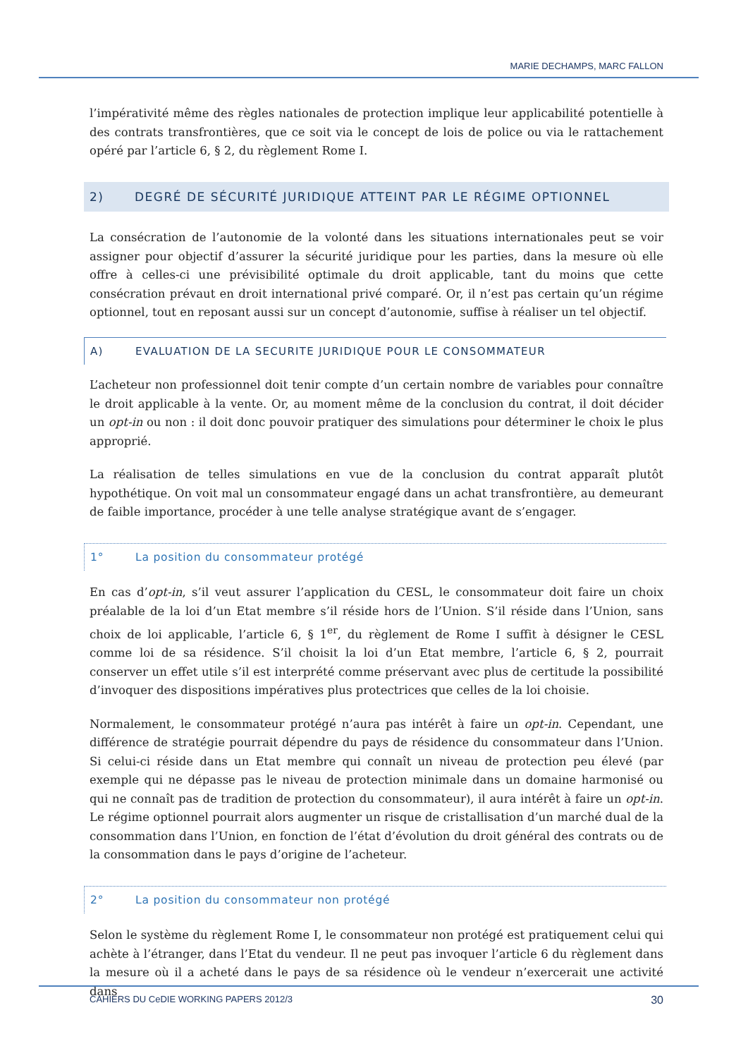MARIE DECHAMPS, MARC FALLON
l’impérativité même des règles nationales de protection implique leur applicabilité potentielle à des contrats transfrontières, que ce soit via le concept de lois de police ou via le rattachement opéré par l’article 6, § 2, du règlement Rome I.
2) DEGRÉ DE SÉCURITÉ JURIDIQUE ATTEINT PAR LE RÉGIME OPTIONNEL
La consécration de l’autonomie de la volonté dans les situations internationales peut se voir assigner pour objectif d’assurer la sécurité juridique pour les parties, dans la mesure où elle offre à celles-ci une prévisibilité optimale du droit applicable, tant du moins que cette consécration prévaut en droit international privé comparé. Or, il n’est pas certain qu’un régime optionnel, tout en reposant aussi sur un concept d’autonomie, suffise à réaliser un tel objectif.
A) EVALUATION DE LA SECURITE JURIDIQUE POUR LE CONSOMMATEUR
L’acheteur non professionnel doit tenir compte d’un certain nombre de variables pour connaître le droit applicable à la vente. Or, au moment même de la conclusion du contrat, il doit décider un opt-in ou non : il doit donc pouvoir pratiquer des simulations pour déterminer le choix le plus approprié.
La réalisation de telles simulations en vue de la conclusion du contrat apparaît plutôt hypothétique. On voit mal un consommateur engagé dans un achat transfrontière, au demeurant de faible importance, procéder à une telle analyse stratégique avant de s’engager.
1° La position du consommateur protégé
En cas d’opt-in, s’il veut assurer l’application du CESL, le consommateur doit faire un choix préalable de la loi d’un Etat membre s’il réside hors de l’Union. S’il réside dans l’Union, sans choix de loi applicable, l’article 6, § 1<sup>er</sup>, du règlement de Rome I suffit à désigner le CESL comme loi de sa résidence. S’il choisit la loi d’un Etat membre, l’article 6, § 2, pourrait conserver un effet utile s’il est interprété comme préservant avec plus de certitude la possibilité d’invoquer des dispositions impératives plus protectrices que celles de la loi choisie.
Normalement, le consommateur protégé n’aura pas intérêt à faire un opt-in. Cependant, une différence de stratégie pourrait dépendre du pays de résidence du consommateur dans l’Union. Si celui-ci réside dans un Etat membre qui connaît un niveau de protection peu élevé (par exemple qui ne dépasse pas le niveau de protection minimale dans un domaine harmonisé ou qui ne connaît pas de tradition de protection du consommateur), il aura intérêt à faire un opt-in. Le régime optionnel pourrait alors augmenter un risque de cristallisation d’un marché dual de la consommation dans l’Union, en fonction de l’état d’évolution du droit général des contrats ou de la consommation dans le pays d’origine de l’acheteur.
2° La position du consommateur non protégé
Selon le système du règlement Rome I, le consommateur non protégé est pratiquement celui qui achète à l’étranger, dans l’Etat du vendeur. Il ne peut pas invoquer l’article 6 du règlement dans la mesure où il a acheté dans le pays de sa résidence où le vendeur n’exercerait une activité dans
CAHIERS DU CeDIE WORKING PAPERS 2012/3 30